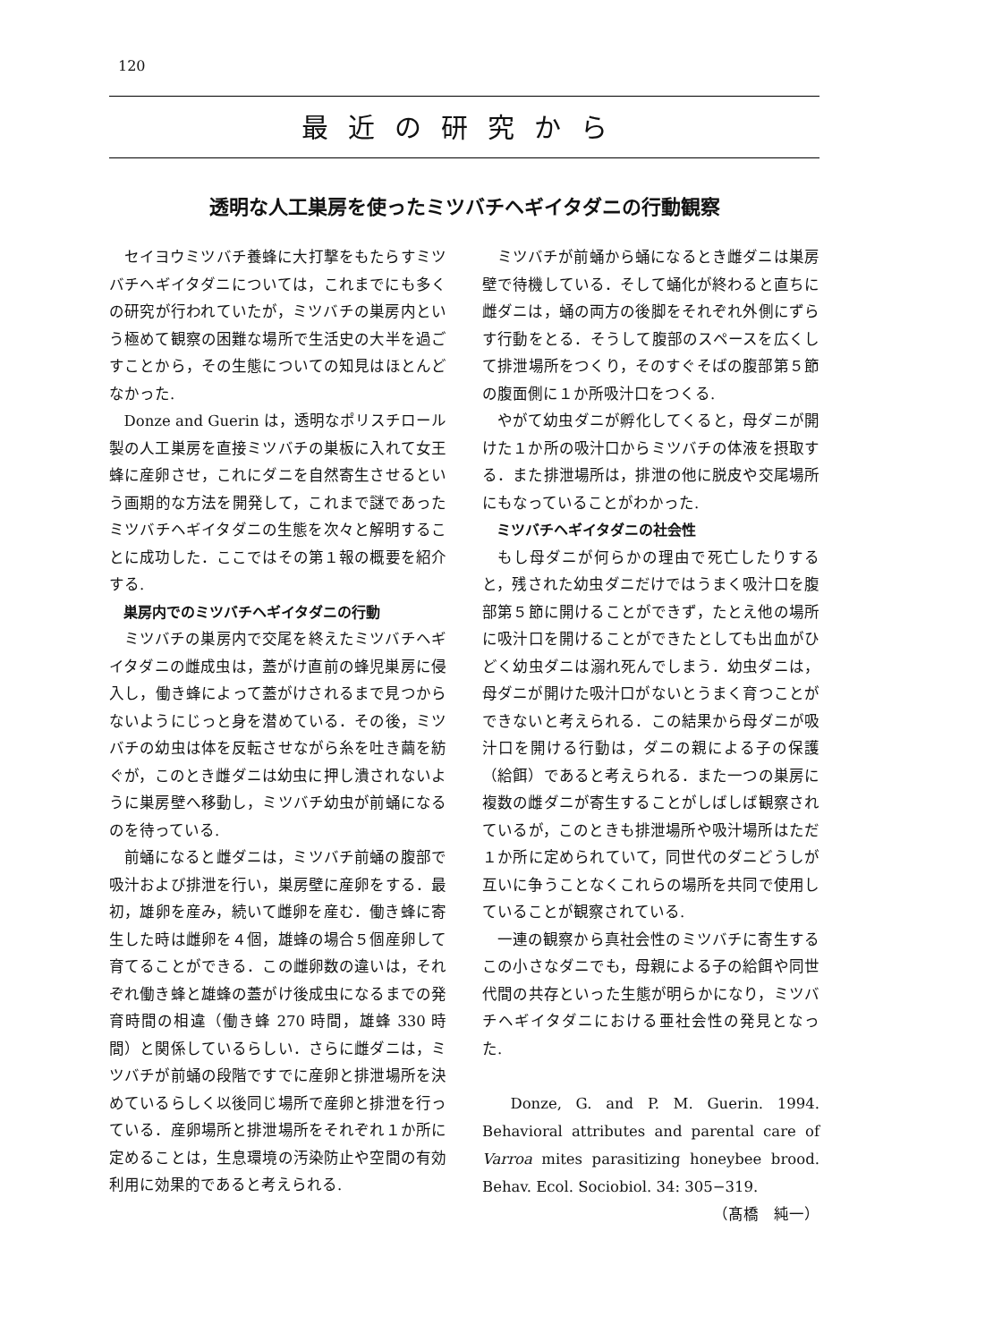120
最近の研究から
透明な人工巣房を使ったミツバチヘギイタダニの行動観察
セイヨウミツバチ養蜂に大打撃をもたらすミツバチヘギイタダニについては，これまでにも多くの研究が行われていたが，ミツバチの巣房内という極めて観察の困難な場所で生活史の大半を過ごすことから，その生態についての知見はほとんどなかった.
Donze and Guerin は，透明なポリスチロール製の人工巣房を直接ミツバチの巣板に入れて女王蜂に産卵させ，これにダニを自然寄生させるという画期的な方法を開発して，これまで謎であったミツバチヘギイタダニの生態を次々と解明することに成功した．ここではその第１報の概要を紹介する.
巣房内でのミツバチヘギイタダニの行動
ミツバチの巣房内で交尾を終えたミツバチヘギイタダニの雌成虫は，蓋がけ直前の蜂児巣房に侵入し，働き蜂によって蓋がけされるまで見つからないようにじっと身を潜めている．その後，ミツバチの幼虫は体を反転させながら糸を吐き繭を紡ぐが，このとき雌ダニは幼虫に押し潰されないように巣房壁へ移動し，ミツバチ幼虫が前蛹になるのを待っている.
前蛹になると雌ダニは，ミツバチ前蛹の腹部で吸汁および排泄を行い，巣房壁に産卵をする．最初，雄卵を産み，続いて雌卵を産む．働き蜂に寄生した時は雌卵を４個，雄蜂の場合５個産卵して育てることができる．この雌卵数の違いは，それぞれ働き蜂と雄蜂の蓋がけ後成虫になるまでの発育時間の相違（働き蜂 270 時間，雄蜂 330 時間）と関係しているらしい．さらに雌ダニは，ミツバチが前蛹の段階ですでに産卵と排泄場所を決めているらしく以後同じ場所で産卵と排泄を行っている．産卵場所と排泄場所をそれぞれ１か所に定めることは，生息環境の汚染防止や空間の有効利用に効果的であると考えられる.
ミツバチが前蛹から蛹になるとき雌ダニは巣房壁で待機している．そして蛹化が終わると直ちに雌ダニは，蛹の両方の後脚をそれぞれ外側にずらす行動をとる．そうして腹部のスペースを広くして排泄場所をつくり，そのすぐそばの腹部第５節の腹面側に１か所吸汁口をつくる.
やがて幼虫ダニが孵化してくると，母ダニが開けた１か所の吸汁口からミツバチの体液を摂取する．また排泄場所は，排泄の他に脱皮や交尾場所にもなっていることがわかった.
ミツバチヘギイタダニの社会性
もし母ダニが何らかの理由で死亡したりすると，残された幼虫ダニだけではうまく吸汁口を腹部第５節に開けることができず，たとえ他の場所に吸汁口を開けることができたとしても出血がひどく幼虫ダニは溺れ死んでしまう．幼虫ダニは，母ダニが開けた吸汁口がないとうまく育つことができないと考えられる．この結果から母ダニが吸汁口を開ける行動は，ダニの親による子の保護（給餌）であると考えられる．また一つの巣房に複数の雌ダニが寄生することがしばしば観察されているが，このときも排泄場所や吸汁場所はただ１か所に定められていて，同世代のダニどうしが互いに争うことなくこれらの場所を共同で使用していることが観察されている.
一連の観察から真社会性のミツバチに寄生するこの小さなダニでも，母親による子の給餌や同世代間の共存といった生態が明らかになり，ミツバチヘギイタダニにおける亜社会性の発見となった.
Donze, G. and P. M. Guerin. 1994. Behavioral attributes and parental care of Varroa mites parasitizing honeybee brood. Behav. Ecol. Sociobiol. 34: 305−319. （髙橋　純一）